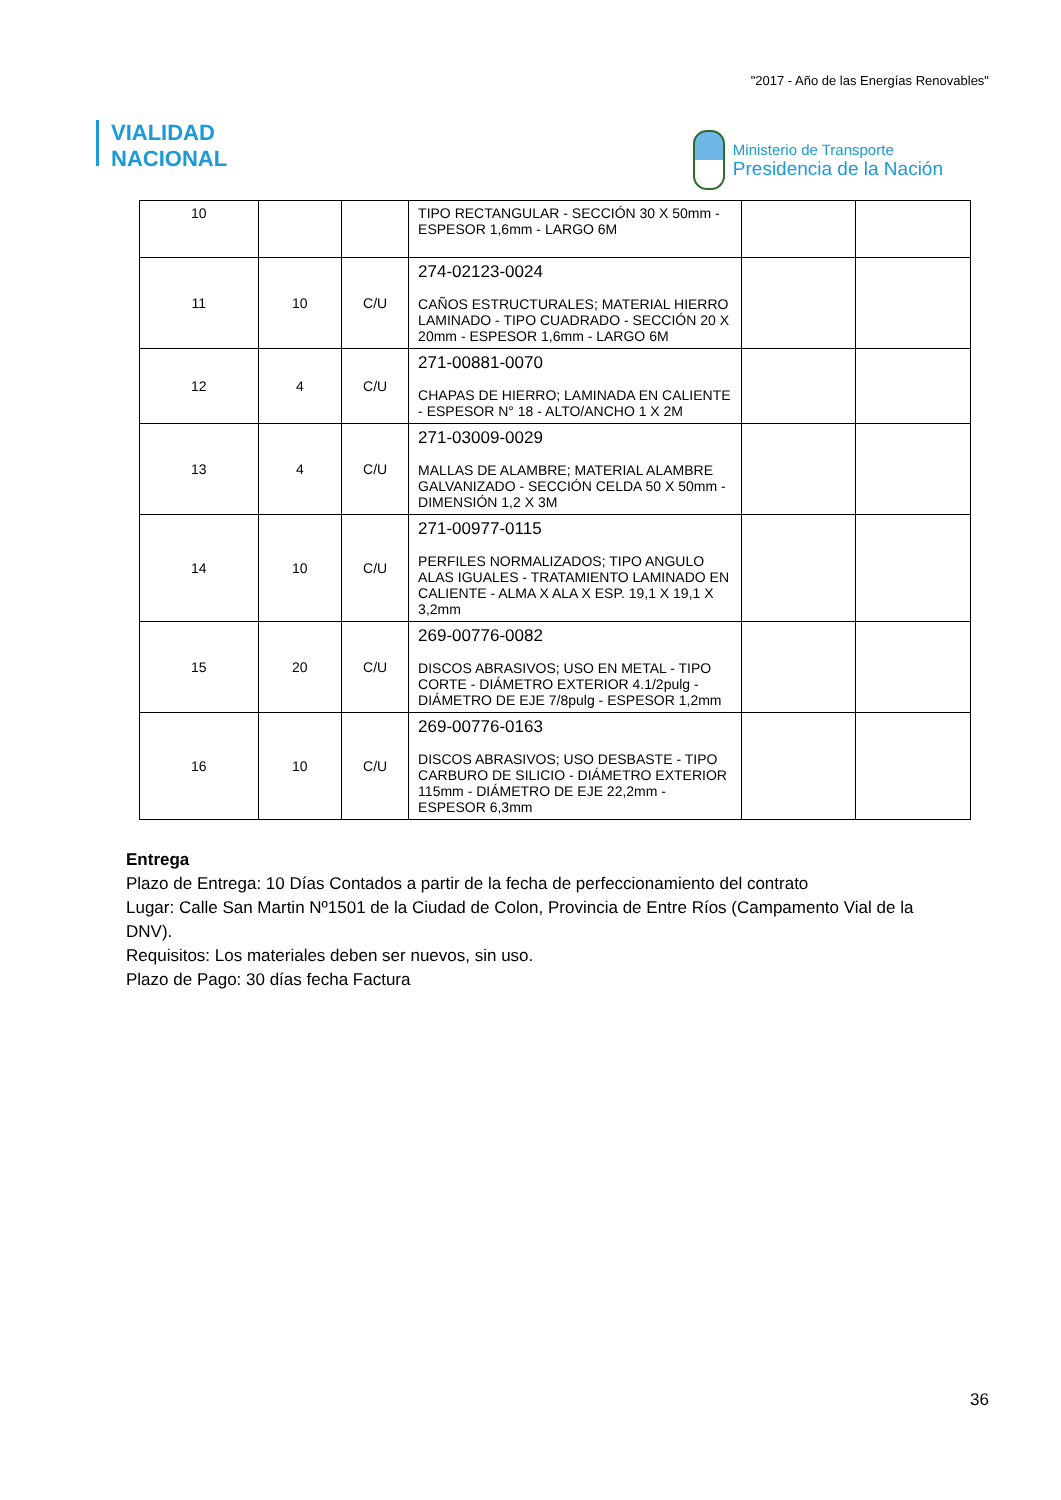"2017 - Año de las Energías Renovables"
VIALIDAD
NACIONAL
Ministerio de Transporte
Presidencia de la Nación
| 10 | | | TIPO RECTANGULAR - SECCIÓN 30 X 50mm - ESPESOR 1,6mm - LARGO 6M | | |
| 11 | 10 | C/U | 274-02123-0024 CAÑOS ESTRUCTURALES; MATERIAL HIERRO LAMINADO - TIPO CUADRADO - SECCIÓN 20 X 20mm - ESPESOR 1,6mm - LARGO 6M | | |
| 12 | 4 | C/U | 271-00881-0070 CHAPAS DE HIERRO; LAMINADA EN CALIENTE - ESPESOR N° 18 - ALTO/ANCHO 1 X 2M | | |
| 13 | 4 | C/U | 271-03009-0029 MALLAS DE ALAMBRE; MATERIAL ALAMBRE GALVANIZADO - SECCIÓN CELDA 50 X 50mm - DIMENSIÓN 1,2 X 3M | | |
| 14 | 10 | C/U | 271-00977-0115 PERFILES NORMALIZADOS; TIPO ANGULO ALAS IGUALES - TRATAMIENTO LAMINADO EN CALIENTE - ALMA X ALA X ESP. 19,1 X 19,1 X 3,2mm | | |
| 15 | 20 | C/U | 269-00776-0082 DISCOS ABRASIVOS; USO EN METAL - TIPO CORTE - DIÁMETRO EXTERIOR 4.1/2pulg - DIÁMETRO DE EJE 7/8pulg - ESPESOR 1,2mm | | |
| 16 | 10 | C/U | 269-00776-0163 DISCOS ABRASIVOS; USO DESBASTE - TIPO CARBURO DE SILICIO - DIÁMETRO EXTERIOR 115mm - DIÁMETRO DE EJE 22,2mm - ESPESOR 6,3mm | | |
Entrega
Plazo de Entrega: 10 Días Contados a partir de la fecha de perfeccionamiento del contrato
Lugar: Calle San Martin Nº1501 de la Ciudad de Colon, Provincia de Entre Ríos (Campamento Vial de la DNV).
Requisitos: Los materiales deben ser nuevos, sin uso.
Plazo de Pago: 30 días fecha Factura
36